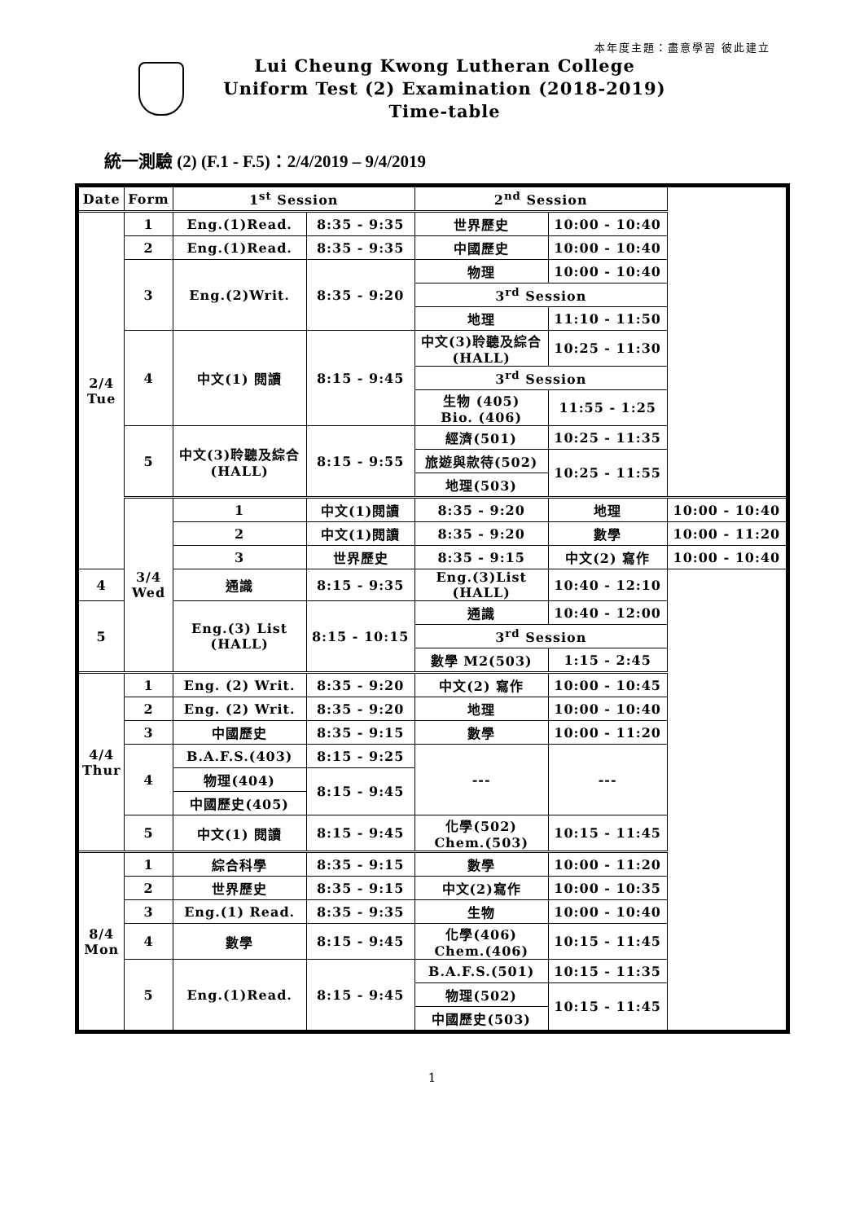本年度主題：盡意學習 彼此建立
Lui Cheung Kwong Lutheran College
Uniform Test (2) Examination (2018-2019)
Time-table
統一測驗 (2) (F.1 - F.5)：2/4/2019 – 9/4/2019
| Date | Form | 1<sup>st</sup> Session | | 2<sup>nd</sup> Session | | |
| --- | --- | --- | --- | --- | --- | --- |
| 2/4 Tue | 1 | Eng.(1)Read. | 8:35 - 9:35 | 世界歷史 | 10:00 - 10:40 | |
| | 2 | Eng.(1)Read. | 8:35 - 9:35 | 中國歷史 | 10:00 - 10:40 | |
| | 3 | Eng.(2)Writ. | 8:35 - 9:20 | 物理 | 10:00 - 10:40 | |
| | | | | 3<sup>rd</sup> Session | | |
| | | | | 地理 | 11:10 - 11:50 | |
| | 4 | 中文(1) 閱讀 | 8:15 - 9:45 | 中文(3)聆聽及綜合 (HALL) | 10:25 - 11:30 | |
| | | | | 3<sup>rd</sup> Session | | |
| | | | | 生物 (405) Bio. (406) | 11:55 - 1:25 | |
| | 5 | 中文(3)聆聽及綜合 (HALL) | 8:15 - 9:55 | 經濟(501) | 10:25 - 11:35 | |
| | | | | 旅遊與款待(502) | 10:25 - 11:55 | |
| | | | | 地理(503) | | |
| | 3/4 Wed | 1 | 中文(1)閱讀 | 8:35 - 9:20 | 地理 | 10:00 - 10:40 |
| | | 2 | 中文(1)閱讀 | 8:35 - 9:20 | 數學 | 10:00 - 11:20 |
| | | 3 | 世界歷史 | 8:35 - 9:15 | 中文(2) 寫作 | 10:00 - 10:40 |
| 4 | | 通識 | 8:15 - 9:35 | Eng.(3)List (HALL) | 10:40 - 12:10 | |
| 5 | | Eng.(3) List (HALL) | 8:15 - 10:15 | 通識 | 10:40 - 12:00 | |
| | | | | 3<sup>rd</sup> Session | | |
| | | | | 數學 M2(503) | 1:15 - 2:45 | |
| 4/4 Thur | 1 | Eng. (2) Writ. | 8:35 - 9:20 | 中文(2) 寫作 | 10:00 - 10:45 | |
| | 2 | Eng. (2) Writ. | 8:35 - 9:20 | 地理 | 10:00 - 10:40 | |
| | 3 | 中國歷史 | 8:35 - 9:15 | 數學 | 10:00 - 11:20 | |
| | 4 | B.A.F.S.(403) | 8:15 - 9:25 | --- | --- | |
| | | 物理(404) | 8:15 - 9:45 | | | |
| | | 中國歷史(405) | | | | |
| | 5 | 中文(1) 閱讀 | 8:15 - 9:45 | 化學(502) Chem.(503) | 10:15 - 11:45 | |
| 8/4 Mon | 1 | 綜合科學 | 8:35 - 9:15 | 數學 | 10:00 - 11:20 | |
| | 2 | 世界歷史 | 8:35 - 9:15 | 中文(2)寫作 | 10:00 - 10:35 | |
| | 3 | Eng.(1) Read. | 8:35 - 9:35 | 生物 | 10:00 - 10:40 | |
| | 4 | 數學 | 8:15 - 9:45 | 化學(406) Chem.(406) | 10:15 - 11:45 | |
| | 5 | Eng.(1)Read. | 8:15 - 9:45 | B.A.F.S.(501) | 10:15 - 11:35 | |
| | | | | 物理(502) | 10:15 - 11:45 | |
| | | | | 中國歷史(503) | | |
1